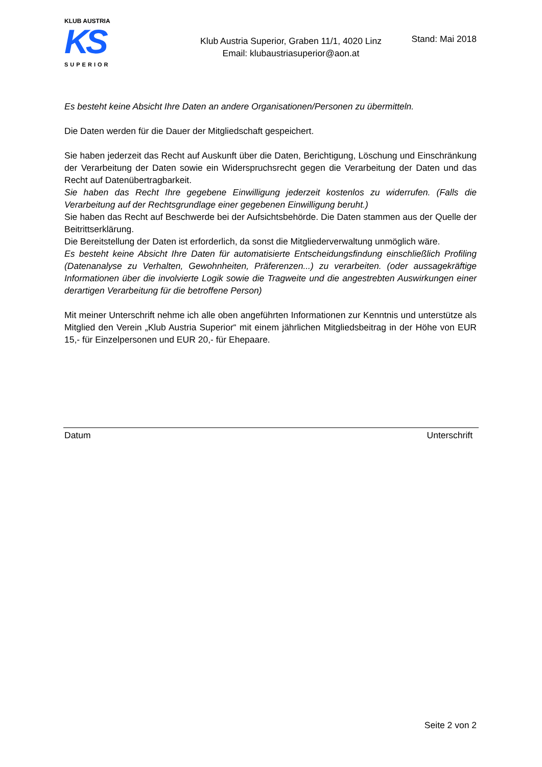KLUB AUSTRIA
KS
SUPERIOR
Stand: Mai 2018
Klub Austria Superior, Graben 11/1, 4020 Linz
Email: klubaustriasuperior@aon.at
Es besteht keine Absicht Ihre Daten an andere Organisationen/Personen zu übermitteln.
Die Daten werden für die Dauer der Mitgliedschaft gespeichert.
Sie haben jederzeit das Recht auf Auskunft über die Daten, Berichtigung, Löschung und Einschränkung der Verarbeitung der Daten sowie ein Widerspruchsrecht gegen die Verarbeitung der Daten und das Recht auf Datenübertragbarkeit.
Sie haben das Recht Ihre gegebene Einwilligung jederzeit kostenlos zu widerrufen. (Falls die Verarbeitung auf der Rechtsgrundlage einer gegebenen Einwilligung beruht.)
Sie haben das Recht auf Beschwerde bei der Aufsichtsbehörde. Die Daten stammen aus der Quelle der Beitrittserklärung.
Die Bereitstellung der Daten ist erforderlich, da sonst die Mitgliederverwaltung unmöglich wäre.
Es besteht keine Absicht Ihre Daten für automatisierte Entscheidungsfindung einschließlich Profiling (Datenanalyse zu Verhalten, Gewohnheiten, Präferenzen...) zu verarbeiten. (oder aussagekräftige Informationen über die involvierte Logik sowie die Tragweite und die angestrebten Auswirkungen einer derartigen Verarbeitung für die betroffene Person)
Mit meiner Unterschrift nehme ich alle oben angeführten Informationen zur Kenntnis und unterstütze als Mitglied den Verein „Klub Austria Superior“ mit einem jährlichen Mitgliedsbeitrag in der Höhe von EUR 15,- für Einzelpersonen und EUR 20,- für Ehepaare.
Datum Unterschrift
Seite 2 von 2